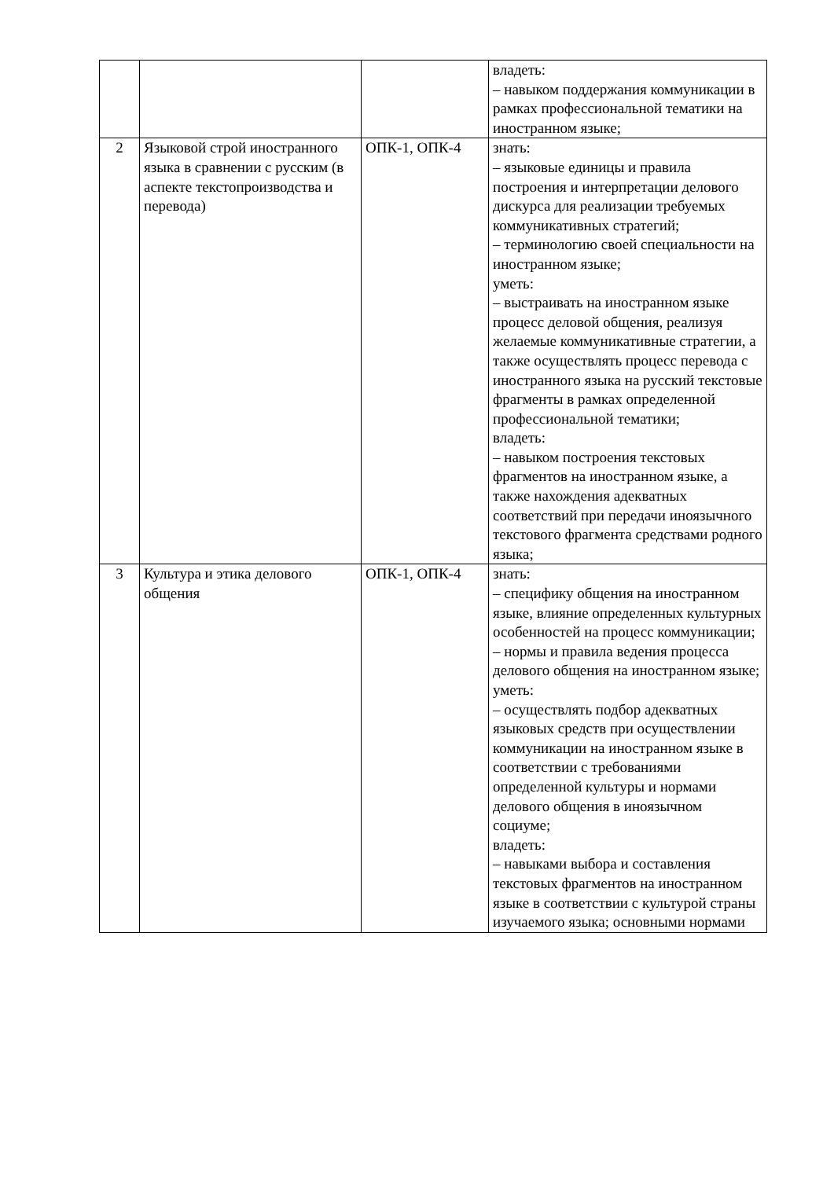| | | | владеть: – навыком поддержания коммуникации в рамках профессиональной тематики на иностранном языке; |
| 2 | Языковой строй иностранного языка в сравнении с русским (в аспекте текстопроизводства и перевода) | ОПК-1, ОПК-4 | знать: – языковые единицы и правила построения и интерпретации делового дискурса для реализации требуемых коммуникативных стратегий; – терминологию своей специальности на иностранном языке; уметь: – выстраивать на иностранном языке процесс деловой общения, реализуя желаемые коммуникативные стратегии, а также осуществлять процесс перевода с иностранного языка на русский текстовые фрагменты в рамках определенной профессиональной тематики; владеть: – навыком построения текстовых фрагментов на иностранном языке, а также нахождения адекватных соответствий при передачи иноязычного текстового фрагмента средствами родного языка; |
| 3 | Культура и этика делового общения | ОПК-1, ОПК-4 | знать: – специфику общения на иностранном языке, влияние определенных культурных особенностей на процесс коммуникации; – нормы и правила ведения процесса делового общения на иностранном языке; уметь: – осуществлять подбор адекватных языковых средств при осуществлении коммуникации на иностранном языке в соответствии с требованиями определенной культуры и нормами делового общения в иноязычном социуме; владеть: – навыками выбора и составления текстовых фрагментов на иностранном языке в соответствии с культурой страны изучаемого языка; основными нормами |